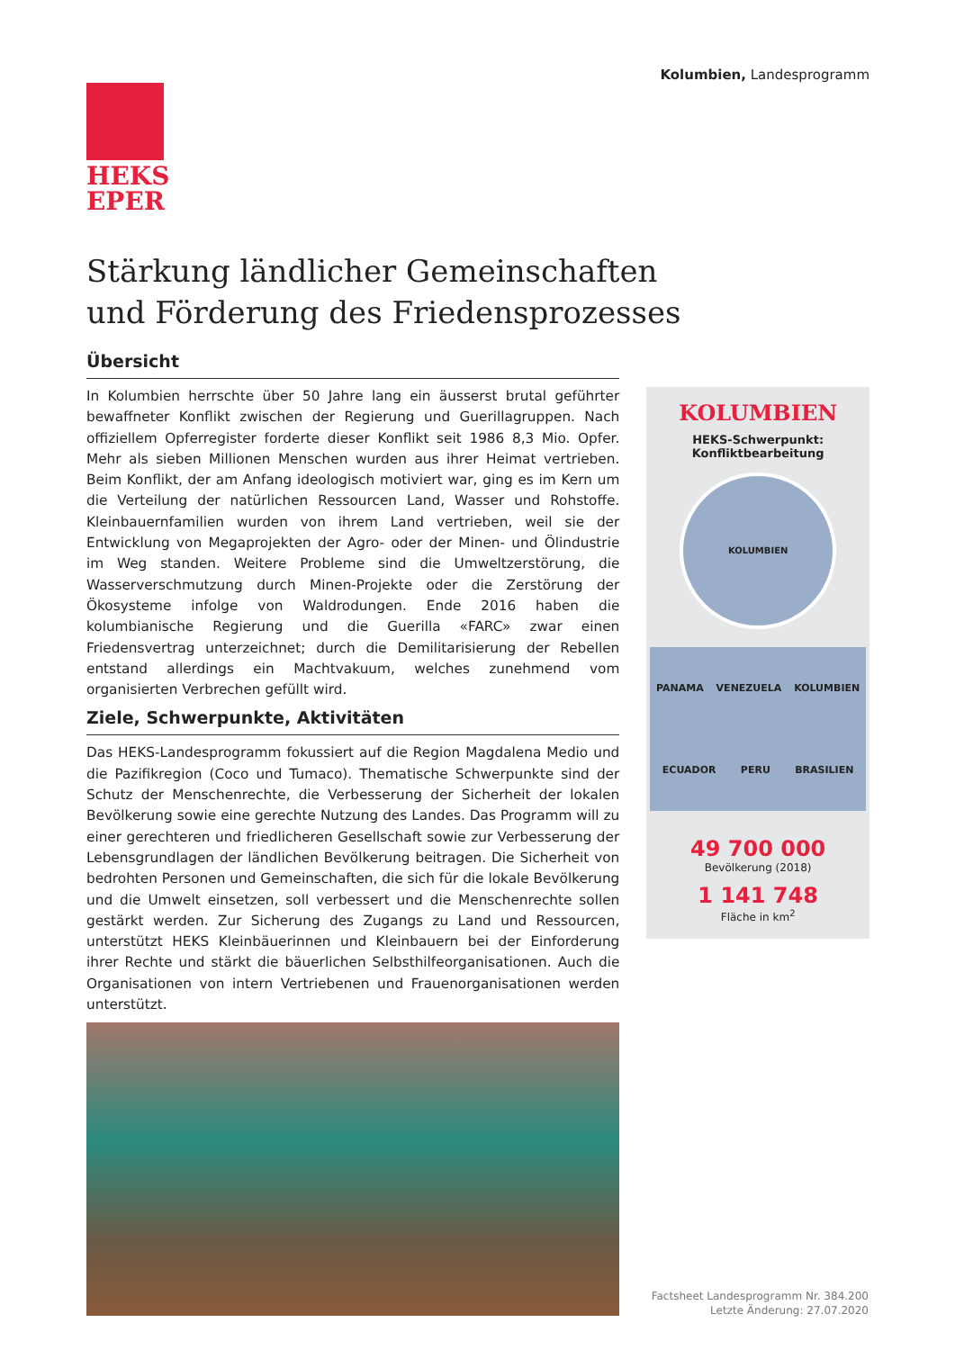Kolumbien, Landesprogramm
HEKS
EPER
Stärkung ländlicher Gemeinschaften
und Förderung des Friedensprozesses
Übersicht
In Kolumbien herrschte über 50 Jahre lang ein äusserst brutal geführter bewaffneter Konflikt zwischen der Regierung und Guerillagruppen. Nach offiziellem Opferregister forderte dieser Konflikt seit 1986 8,3 Mio. Opfer. Mehr als sieben Millionen Menschen wurden aus ihrer Heimat vertrieben. Beim Konflikt, der am Anfang ideologisch motiviert war, ging es im Kern um die Verteilung der natürlichen Ressourcen Land, Wasser und Rohstoffe. Kleinbauernfamilien wurden von ihrem Land vertrieben, weil sie der Entwicklung von Megaprojekten der Agro- oder der Minen- und Ölindustrie im Weg standen. Weitere Probleme sind die Umweltzerstörung, die Wasserverschmutzung durch Minen-Projekte oder die Zerstörung der Ökosysteme infolge von Waldrodungen. Ende 2016 haben die kolumbianische Regierung und die Guerilla «FARC» zwar einen Friedensvertrag unterzeichnet; durch die Demilitarisierung der Rebellen entstand allerdings ein Machtvakuum, welches zunehmend vom organisierten Verbrechen gefüllt wird.
Ziele, Schwerpunkte, Aktivitäten
Das HEKS-Landesprogramm fokussiert auf die Region Magdalena Medio und die Pazifikregion (Coco und Tumaco). Thematische Schwerpunkte sind der Schutz der Menschenrechte, die Verbesserung der Sicherheit der lokalen Bevölkerung sowie eine gerechte Nutzung des Landes. Das Programm will zu einer gerechteren und friedlicheren Gesellschaft sowie zur Verbesserung der Lebensgrundlagen der ländlichen Bevölkerung beitragen. Die Sicherheit von bedrohten Personen und Gemeinschaften, die sich für die lokale Bevölkerung und die Umwelt einsetzen, soll verbessert und die Menschenrechte sollen gestärkt werden. Zur Sicherung des Zugangs zu Land und Ressourcen, unterstützt HEKS Kleinbäuerinnen und Kleinbauern bei der Einforderung ihrer Rechte und stärkt die bäuerlichen Selbsthilfeorganisationen. Auch die Organisationen von intern Vertriebenen und Frauenorganisationen werden unterstützt.
KOLUMBIEN
HEKS-Schwerpunkt:
Konfliktbearbeitung
KOLUMBIEN
PANAMA VENEZUELA KOLUMBIEN ECUADOR PERU BRASILIEN
49 700 000
Bevölkerung (2018)
1 141 748
Fläche in km<sup>2</sup>
Factsheet Landesprogramm Nr. 384.200
Letzte Änderung: 27.07.2020